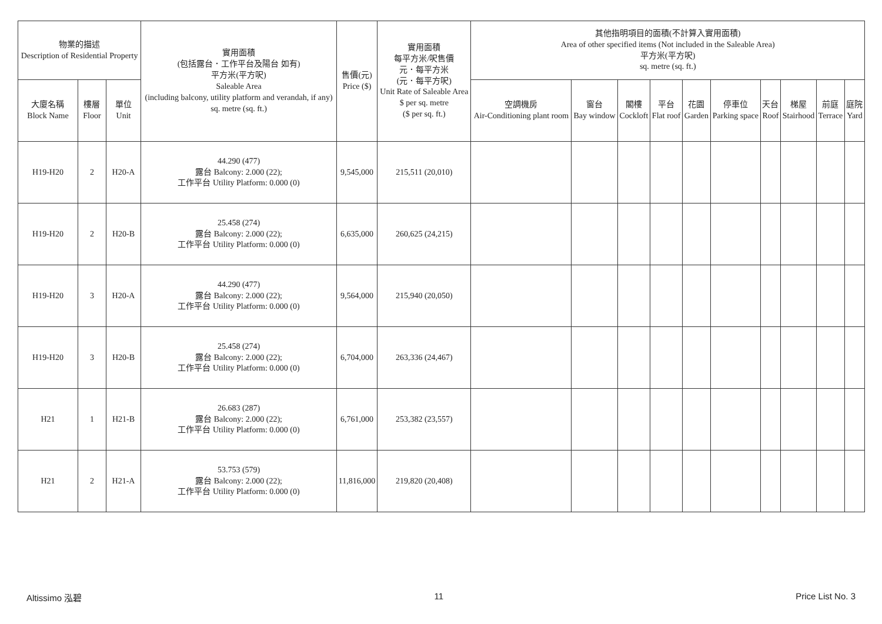| 物業的描述 Description of Residential Property | | | 實用面積 (包括露台．工作平台及陽台 如有) 平方米(平方呎) Saleable Area (including balcony, utility platform and verandah, if any) sq. metre (sq. ft.) | 售價(元) Price ($) | 實用面積 每平方米/呎售價 元．每平方米 (元．每平方呎) Unit Rate of Saleable Area $ per sq. metre ($ per sq. ft.) | 其他指明項目的面積(不計算入實用面積) Area of other specified items (Not included in the Saleable Area) 平方米(平方呎) sq. metre (sq. ft.) | | | | | | | | | |
| --- | --- | --- | --- | --- | --- | --- | --- | --- | --- | --- | --- | --- | --- | --- | --- |
| 大廈名稱 Block Name | 樓層 Floor | 單位 Unit | | | | 空調機房 Air-Conditioning plant room | 窗台 Bay window | 閣樓 Cockloft | 平台 Flat roof | 花園 Garden | 停車位 Parking space | 天台 Roof | 梯屋 Stairhood | 前庭 Terrace | 庭院 Yard |
| H19-H20 | 2 | H20-A | 44.290 (477) 露台 Balcony: 2.000 (22); 工作平台 Utility Platform: 0.000 (0) | 9,545,000 | 215,511 (20,010) | | | | | | | | | | |
| H19-H20 | 2 | H20-B | 25.458 (274) 露台 Balcony: 2.000 (22); 工作平台 Utility Platform: 0.000 (0) | 6,635,000 | 260,625 (24,215) | | | | | | | | | | |
| H19-H20 | 3 | H20-A | 44.290 (477) 露台 Balcony: 2.000 (22); 工作平台 Utility Platform: 0.000 (0) | 9,564,000 | 215,940 (20,050) | | | | | | | | | | |
| H19-H20 | 3 | H20-B | 25.458 (274) 露台 Balcony: 2.000 (22); 工作平台 Utility Platform: 0.000 (0) | 6,704,000 | 263,336 (24,467) | | | | | | | | | | |
| H21 | 1 | H21-B | 26.683 (287) 露台 Balcony: 2.000 (22); 工作平台 Utility Platform: 0.000 (0) | 6,761,000 | 253,382 (23,557) | | | | | | | | | | |
| H21 | 2 | H21-A | 53.753 (579) 露台 Balcony: 2.000 (22); 工作平台 Utility Platform: 0.000 (0) | 11,816,000 | 219,820 (20,408) | | | | | | | | | | |
Altissimo 泓碧 11 Price List No. 3